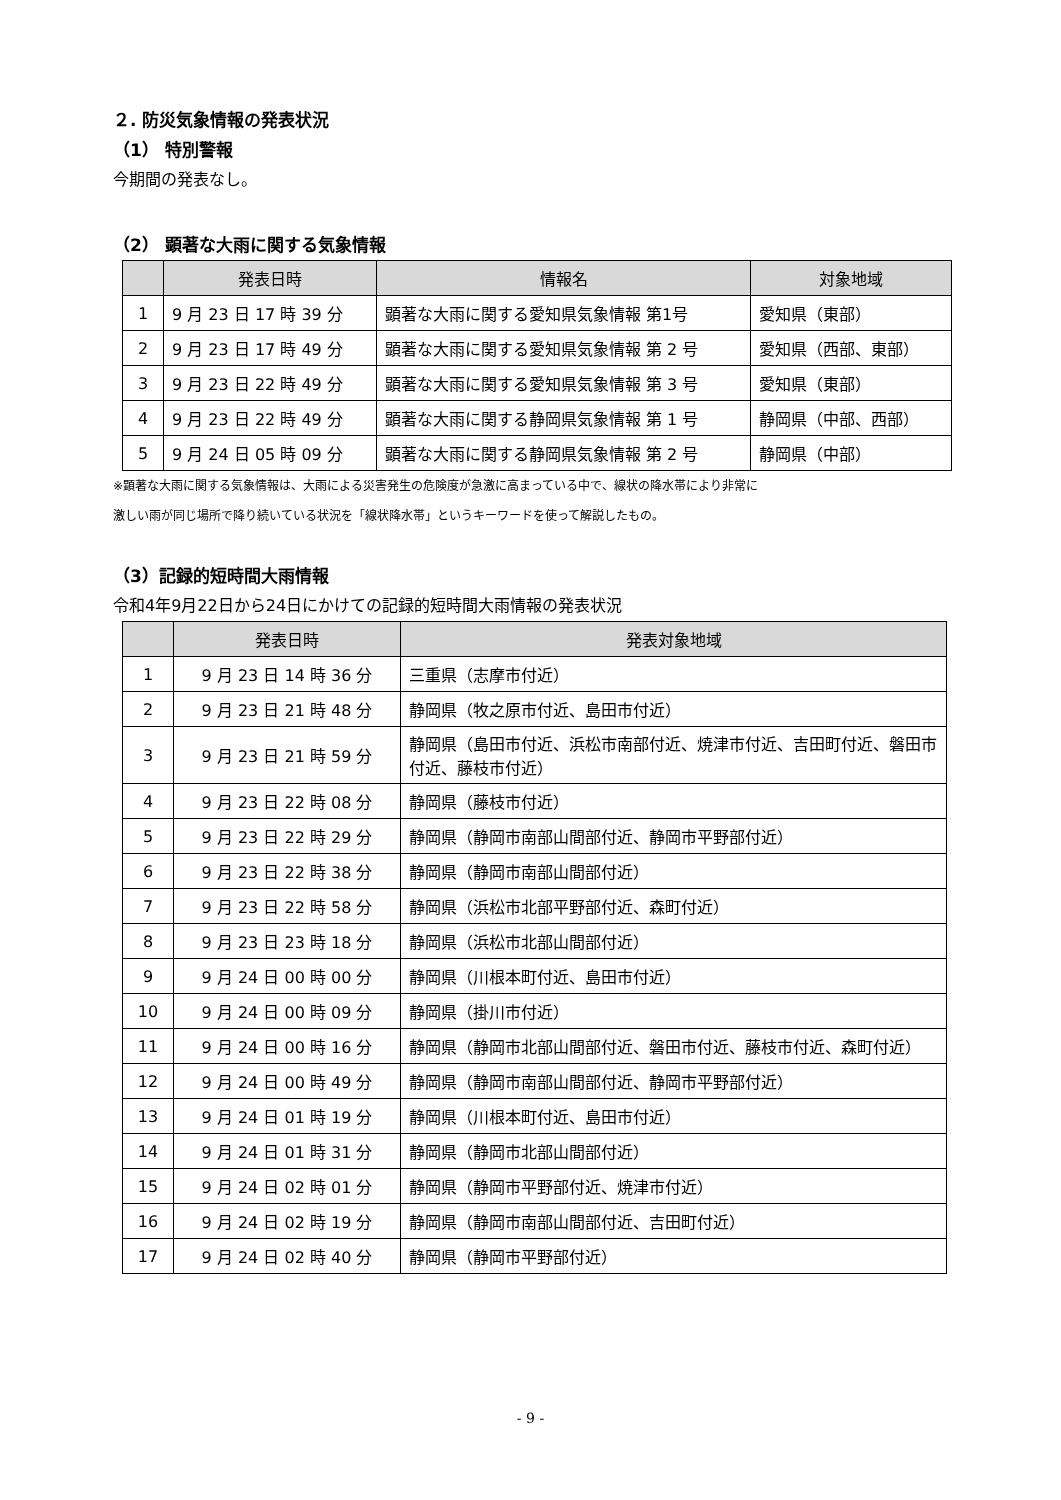２. 防災気象情報の発表状況
（1） 特別警報
今期間の発表なし。
（2） 顕著な大雨に関する気象情報
| | 発表日時 | 情報名 | 対象地域 |
| --- | --- | --- | --- |
| 1 | 9 月 23 日 17 時 39 分 | 顕著な大雨に関する愛知県気象情報 第1号 | 愛知県（東部） |
| 2 | 9 月 23 日 17 時 49 分 | 顕著な大雨に関する愛知県気象情報 第 2 号 | 愛知県（西部、東部） |
| 3 | 9 月 23 日 22 時 49 分 | 顕著な大雨に関する愛知県気象情報 第 3 号 | 愛知県（東部） |
| 4 | 9 月 23 日 22 時 49 分 | 顕著な大雨に関する静岡県気象情報 第 1 号 | 静岡県（中部、西部） |
| 5 | 9 月 24 日 05 時 09 分 | 顕著な大雨に関する静岡県気象情報 第 2 号 | 静岡県（中部） |
※顕著な大雨に関する気象情報は、大雨による災害発生の危険度が急激に高まっている中で、線状の降水帯により非常に
激しい雨が同じ場所で降り続いている状況を「線状降水帯」というキーワードを使って解説したもの。
（3）記録的短時間大雨情報
令和4年9月22日から24日にかけての記録的短時間大雨情報の発表状況
| | 発表日時 | 発表対象地域 |
| --- | --- | --- |
| 1 | 9 月 23 日 14 時 36 分 | 三重県（志摩市付近） |
| 2 | 9 月 23 日 21 時 48 分 | 静岡県（牧之原市付近、島田市付近） |
| 3 | 9 月 23 日 21 時 59 分 | 静岡県（島田市付近、浜松市南部付近、焼津市付近、吉田町付近、磐田市付近、藤枝市付近） |
| 4 | 9 月 23 日 22 時 08 分 | 静岡県（藤枝市付近） |
| 5 | 9 月 23 日 22 時 29 分 | 静岡県（静岡市南部山間部付近、静岡市平野部付近） |
| 6 | 9 月 23 日 22 時 38 分 | 静岡県（静岡市南部山間部付近） |
| 7 | 9 月 23 日 22 時 58 分 | 静岡県（浜松市北部平野部付近、森町付近） |
| 8 | 9 月 23 日 23 時 18 分 | 静岡県（浜松市北部山間部付近） |
| 9 | 9 月 24 日 00 時 00 分 | 静岡県（川根本町付近、島田市付近） |
| 10 | 9 月 24 日 00 時 09 分 | 静岡県（掛川市付近） |
| 11 | 9 月 24 日 00 時 16 分 | 静岡県（静岡市北部山間部付近、磐田市付近、藤枝市付近、森町付近） |
| 12 | 9 月 24 日 00 時 49 分 | 静岡県（静岡市南部山間部付近、静岡市平野部付近） |
| 13 | 9 月 24 日 01 時 19 分 | 静岡県（川根本町付近、島田市付近） |
| 14 | 9 月 24 日 01 時 31 分 | 静岡県（静岡市北部山間部付近） |
| 15 | 9 月 24 日 02 時 01 分 | 静岡県（静岡市平野部付近、焼津市付近） |
| 16 | 9 月 24 日 02 時 19 分 | 静岡県（静岡市南部山間部付近、吉田町付近） |
| 17 | 9 月 24 日 02 時 40 分 | 静岡県（静岡市平野部付近） |
- 9 -